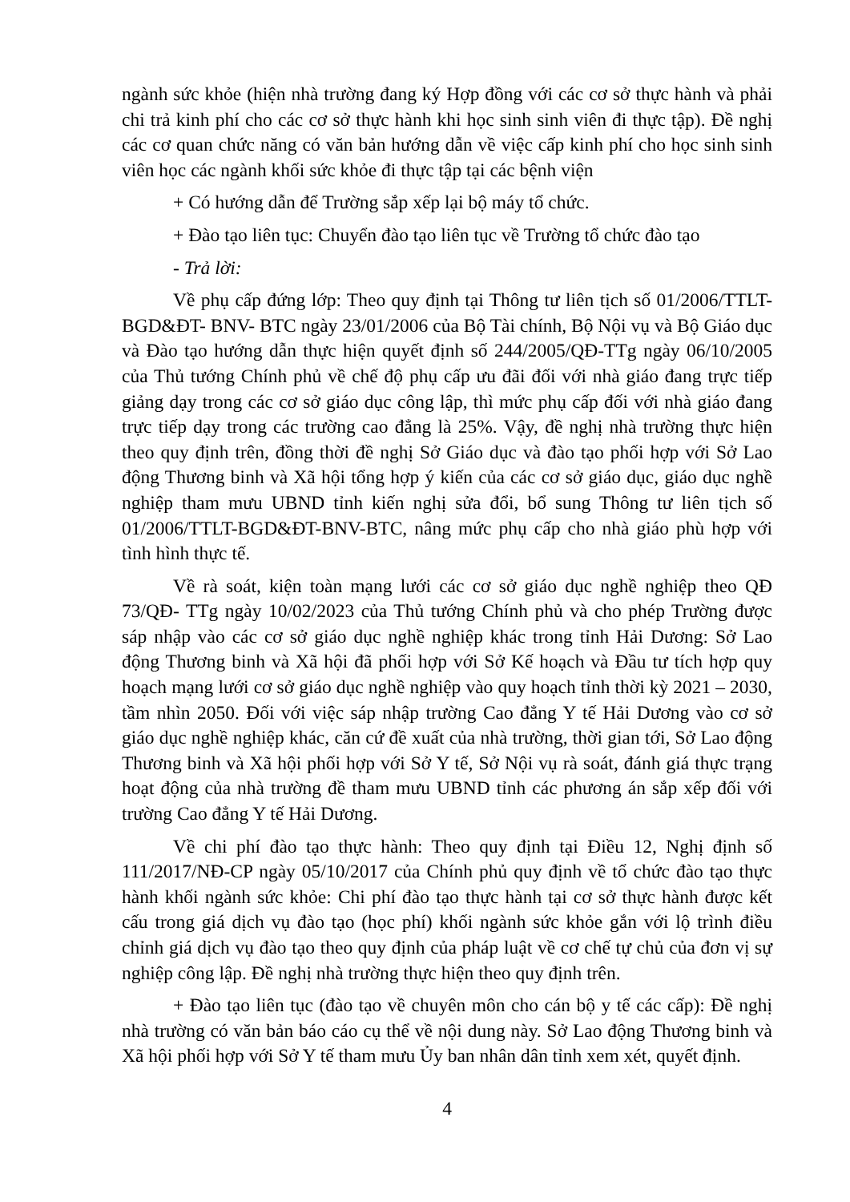ngành sức khỏe (hiện nhà trường đang ký Hợp đồng với các cơ sở thực hành và phải chi trả kinh phí cho các cơ sở thực hành khi học sinh sinh viên đi thực tập). Đề nghị các cơ quan chức năng có văn bản hướng dẫn về việc cấp kinh phí cho học sinh sinh viên học các ngành khối sức khỏe đi thực tập tại các bệnh viện
+ Có hướng dẫn để Trường sắp xếp lại bộ máy tổ chức.
+ Đào tạo liên tục: Chuyển đào tạo liên tục về Trường tổ chức đào tạo
- Trả lời:
Về phụ cấp đứng lớp: Theo quy định tại Thông tư liên tịch số 01/2006/TTLT- BGD&ĐT- BNV- BTC ngày 23/01/2006 của Bộ Tài chính, Bộ Nội vụ và Bộ Giáo dục và Đào tạo hướng dẫn thực hiện quyết định số 244/2005/QĐ-TTg ngày 06/10/2005 của Thủ tướng Chính phủ về chế độ phụ cấp ưu đãi đối với nhà giáo đang trực tiếp giảng dạy trong các cơ sở giáo dục công lập, thì mức phụ cấp đối với nhà giáo đang trực tiếp dạy trong các trường cao đẳng là 25%. Vậy, đề nghị nhà trường thực hiện theo quy định trên, đồng thời đề nghị Sở Giáo dục và đào tạo phối hợp với Sở Lao động Thương binh và Xã hội tổng hợp ý kiến của các cơ sở giáo dục, giáo dục nghề nghiệp tham mưu UBND tỉnh kiến nghị sửa đổi, bổ sung Thông tư liên tịch số 01/2006/TTLT-BGD&ĐT-BNV-BTC, nâng mức phụ cấp cho nhà giáo phù hợp với tình hình thực tế.
Về rà soát, kiện toàn mạng lưới các cơ sở giáo dục nghề nghiệp theo QĐ 73/QĐ- TTg ngày 10/02/2023 của Thủ tướng Chính phủ và cho phép Trường được sáp nhập vào các cơ sở giáo dục nghề nghiệp khác trong tỉnh Hải Dương: Sở Lao động Thương binh và Xã hội đã phối hợp với Sở Kế hoạch và Đầu tư tích hợp quy hoạch mạng lưới cơ sở giáo dục nghề nghiệp vào quy hoạch tỉnh thời kỳ 2021 – 2030, tầm nhìn 2050. Đối với việc sáp nhập trường Cao đẳng Y tế Hải Dương vào cơ sở giáo dục nghề nghiệp khác, căn cứ đề xuất của nhà trường, thời gian tới, Sở Lao động Thương binh và Xã hội phối hợp với Sở Y tế, Sở Nội vụ rà soát, đánh giá thực trạng hoạt động của nhà trường đề tham mưu UBND tỉnh các phương án sắp xếp đối với trường Cao đẳng Y tế Hải Dương.
Về chi phí đào tạo thực hành: Theo quy định tại Điều 12, Nghị định số 111/2017/NĐ-CP ngày 05/10/2017 của Chính phủ quy định về tổ chức đào tạo thực hành khối ngành sức khỏe: Chi phí đào tạo thực hành tại cơ sở thực hành được kết cấu trong giá dịch vụ đào tạo (học phí) khối ngành sức khỏe gắn với lộ trình điều chỉnh giá dịch vụ đào tạo theo quy định của pháp luật về cơ chế tự chủ của đơn vị sự nghiệp công lập. Đề nghị nhà trường thực hiện theo quy định trên.
+ Đào tạo liên tục (đào tạo về chuyên môn cho cán bộ y tế các cấp): Đề nghị nhà trường có văn bản báo cáo cụ thể về nội dung này. Sở Lao động Thương binh và Xã hội phối hợp với Sở Y tế tham mưu Ủy ban nhân dân tỉnh xem xét, quyết định.
4